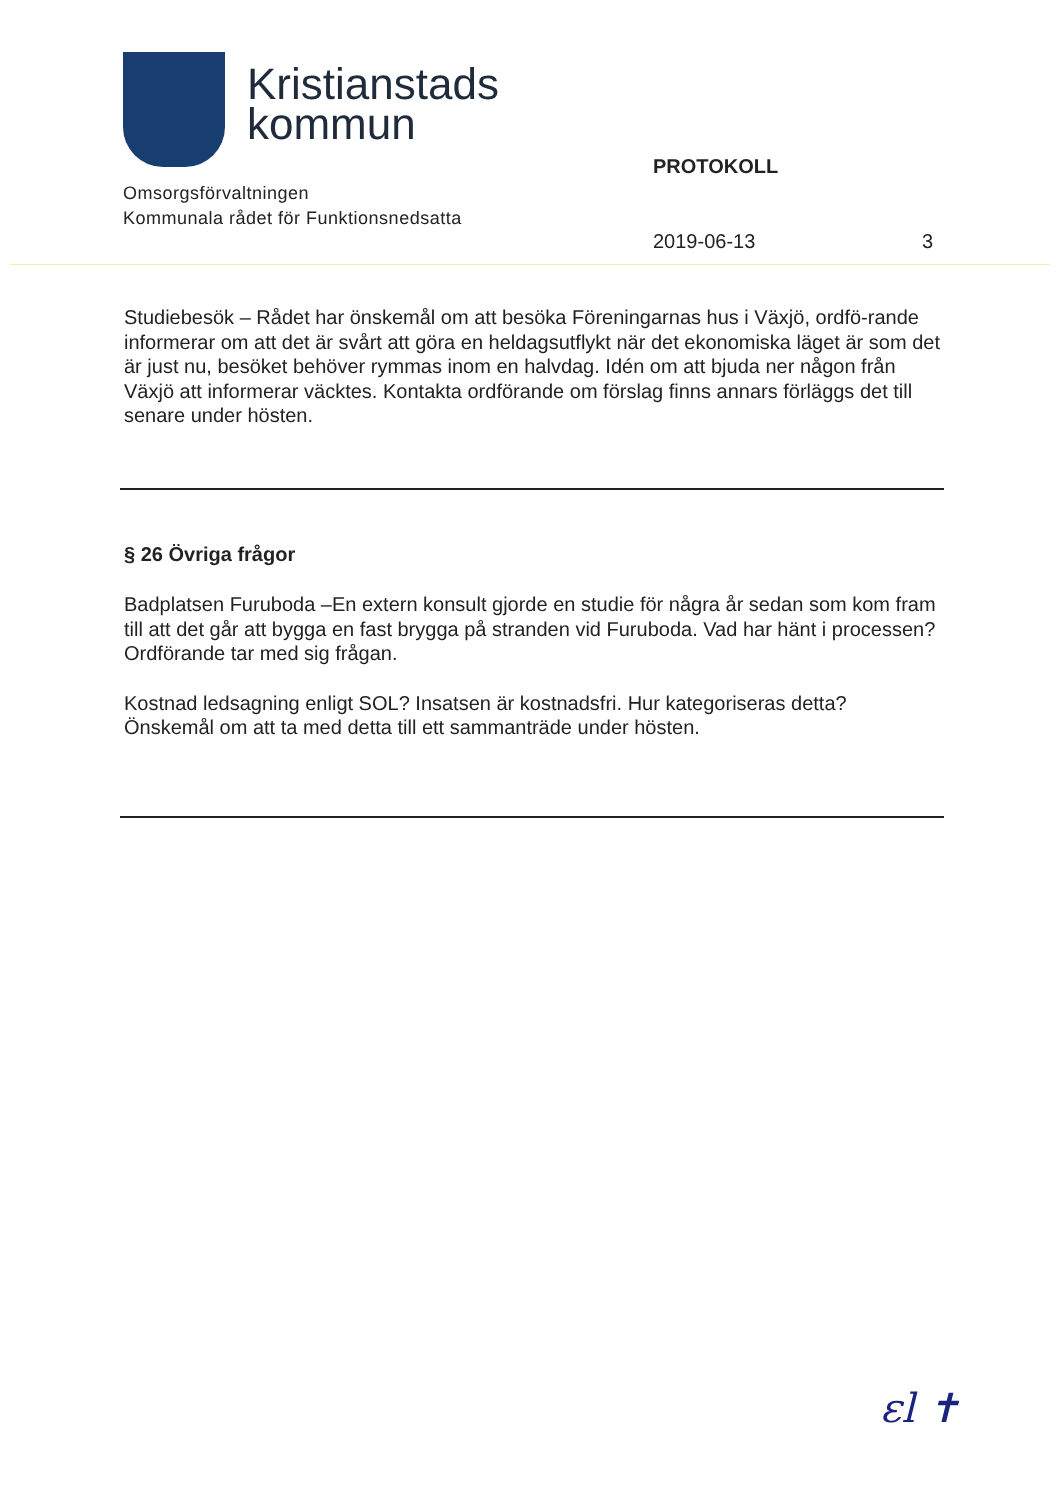Kristianstads
kommun
Omsorgsförvaltningen
Kommunala rådet för Funktionsnedsatta
PROTOKOLL
2019-06-13 3
Studiebesök – Rådet har önskemål om att besöka Föreningarnas hus i Växjö, ordfö-rande informerar om att det är svårt att göra en heldagsutflykt när det ekonomiska läget är som det är just nu, besöket behöver rymmas inom en halvdag. Idén om att bjuda ner någon från Växjö att informerar väcktes. Kontakta ordförande om förslag finns annars förläggs det till senare under hösten.
§ 26 Övriga frågor
Badplatsen Furuboda –En extern konsult gjorde en studie för några år sedan som kom fram till att det går att bygga en fast brygga på stranden vid Furuboda. Vad har hänt i processen? Ordförande tar med sig frågan.
Kostnad ledsagning enligt SOL? Insatsen är kostnadsfri. Hur kategoriseras detta? Önskemål om att ta med detta till ett sammanträde under hösten.
ԑl ✝